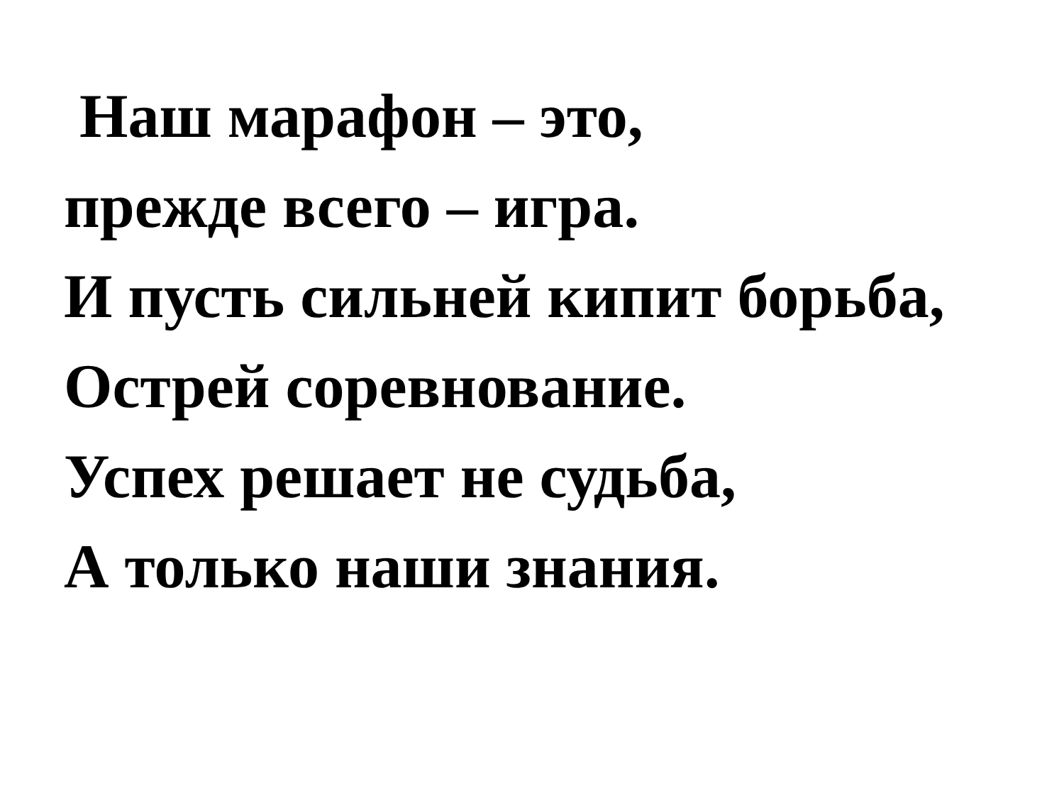Наш марафон – это,
прежде всего – игра.
И пусть сильней кипит борьба,
Острей соревнование.
Успех решает не судьба,
А только наши знания.